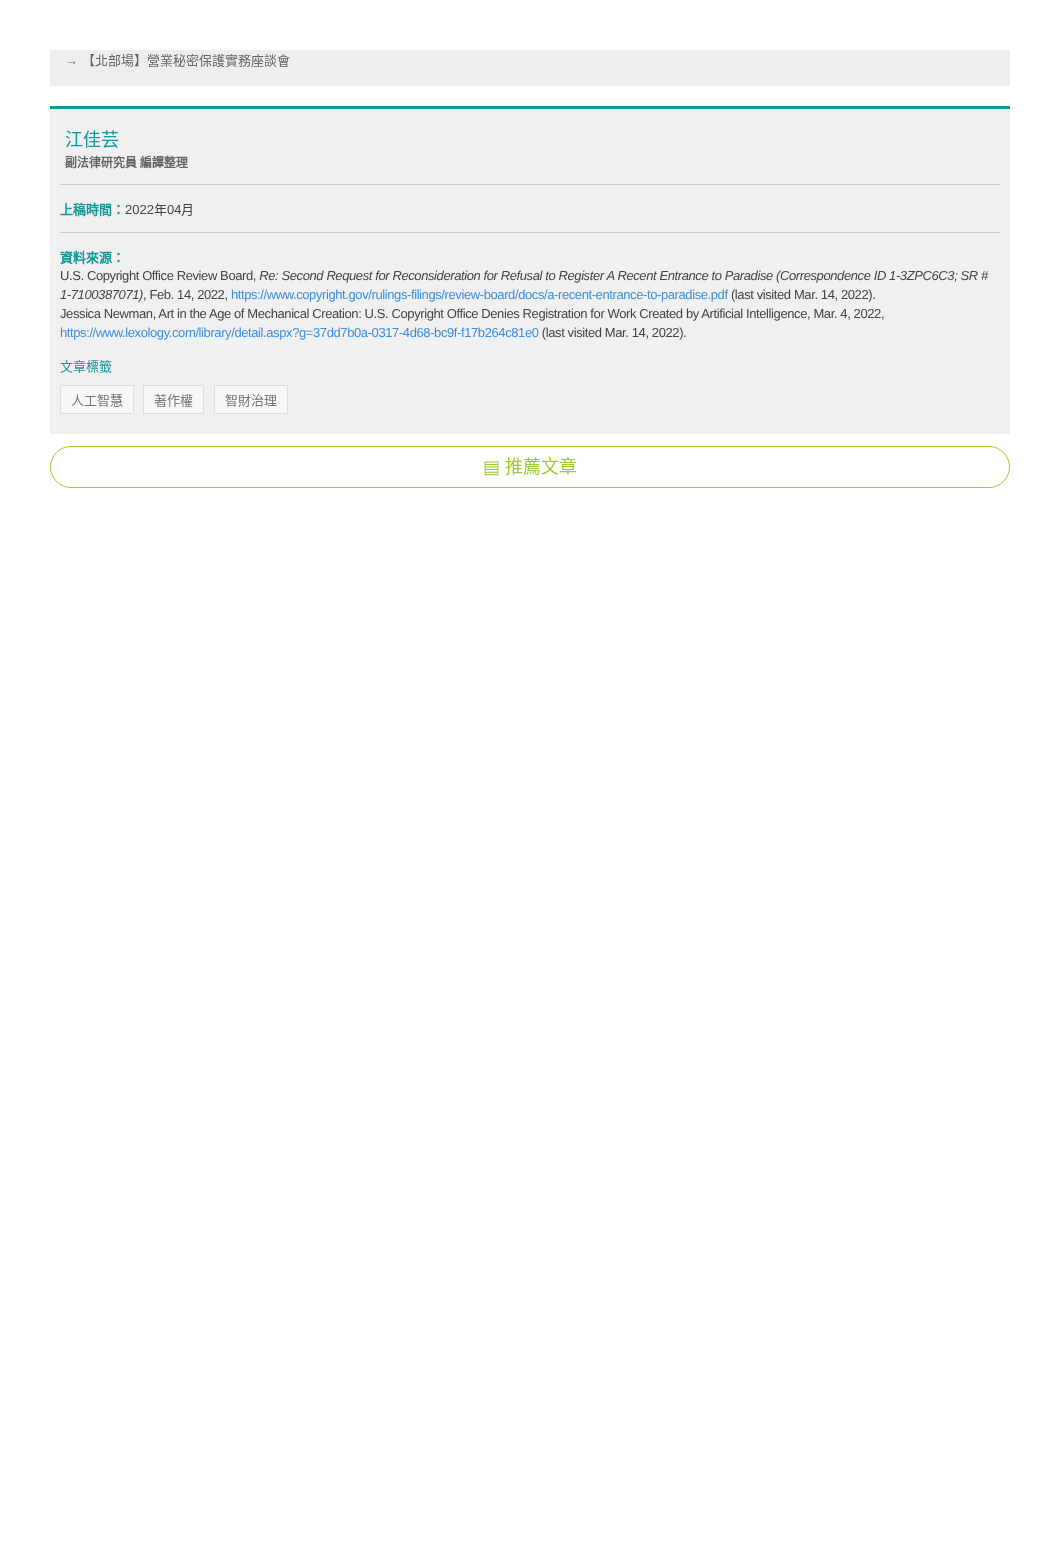→ 【北部場】營業秘密保護實務座談會
江佳芸
副法律研究員 編譯整理
上稿時間：2022年04月
資料來源：
U.S. Copyright Office Review Board, Re: Second Request for Reconsideration for Refusal to Register A Recent Entrance to Paradise (Correspondence ID 1-3ZPC6C3; SR # 1-7100387071), Feb. 14, 2022, https://www.copyright.gov/rulings-filings/review-board/docs/a-recent-entrance-to-paradise.pdf (last visited Mar. 14, 2022).
Jessica Newman, Art in the Age of Mechanical Creation: U.S. Copyright Office Denies Registration for Work Created by Artificial Intelligence, Mar. 4, 2022, https://www.lexology.com/library/detail.aspx?g=37dd7b0a-0317-4d68-bc9f-f17b264c81e0 (last visited Mar. 14, 2022).
文章標籤
人工智慧 著作權 智財治理
▤ 推薦文章